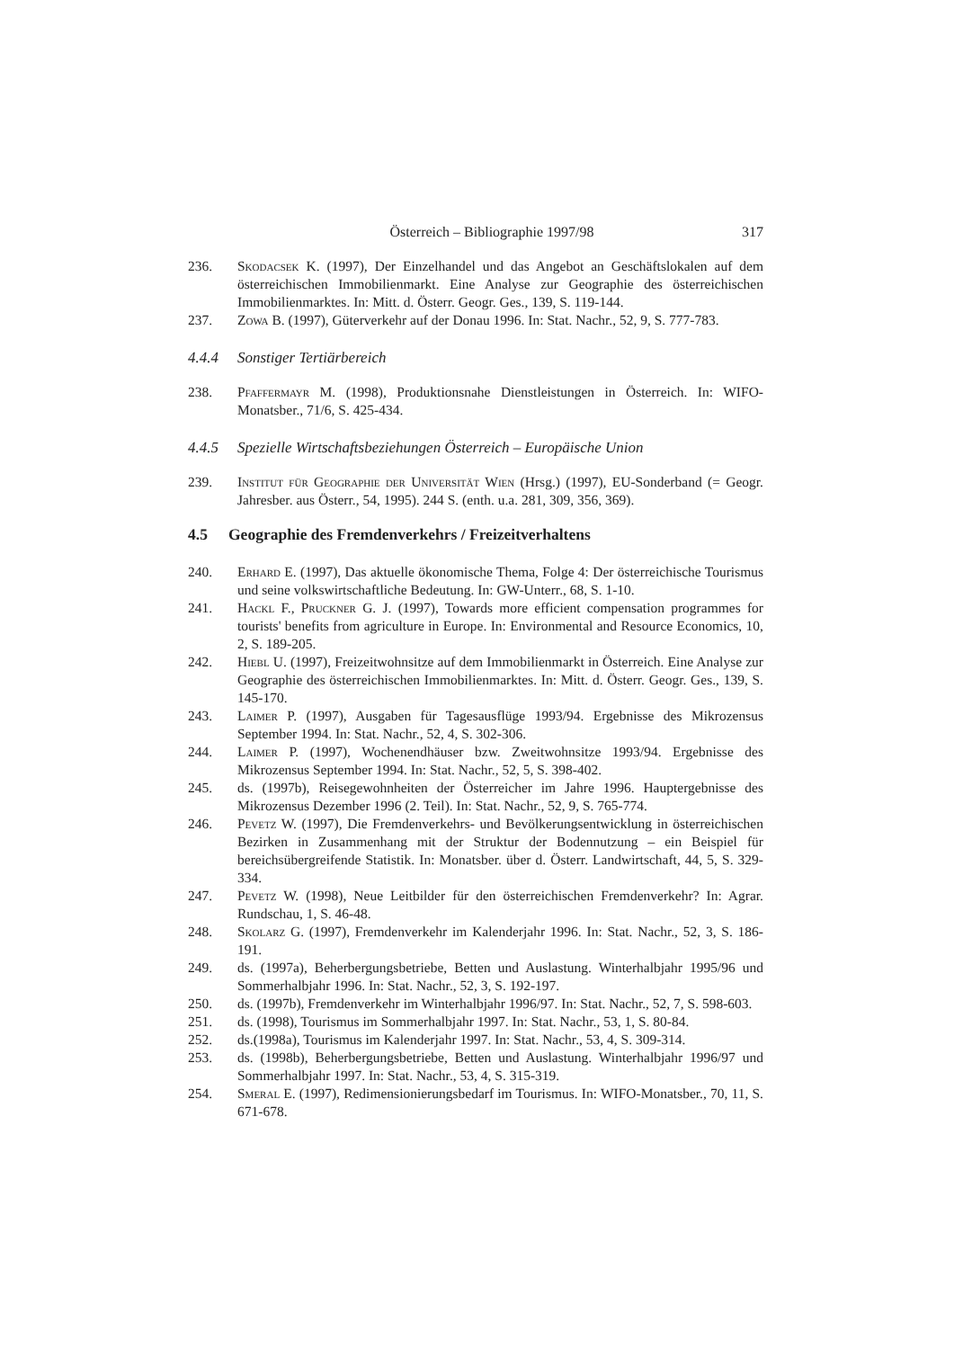Österreich – Bibliographie 1997/98 317
236. Skodacsek K. (1997), Der Einzelhandel und das Angebot an Geschäftslokalen auf dem österreichischen Immobilienmarkt. Eine Analyse zur Geographie des österreichischen Immobilienmarktes. In: Mitt. d. Österr. Geogr. Ges., 139, S. 119-144.
237. Zowa B. (1997), Güterverkehr auf der Donau 1996. In: Stat. Nachr., 52, 9, S. 777-783.
4.4.4 Sonstiger Tertiärbereich
238. Pfaffermayr M. (1998), Produktionsnahe Dienstleistungen in Österreich. In: WIFO-Monatsber., 71/6, S. 425-434.
4.4.5 Spezielle Wirtschaftsbeziehungen Österreich – Europäische Union
239. Institut für Geographie der Universität Wien (Hrsg.) (1997), EU-Sonderband (= Geogr. Jahresber. aus Österr., 54, 1995). 244 S. (enth. u.a. 281, 309, 356, 369).
4.5 Geographie des Fremdenverkehrs / Freizeitverhaltens
240. Erhard E. (1997), Das aktuelle ökonomische Thema, Folge 4: Der österreichische Tourismus und seine volkswirtschaftliche Bedeutung. In: GW-Unterr., 68, S. 1-10.
241. Hackl F., Pruckner G. J. (1997), Towards more efficient compensation programmes for tourists' benefits from agriculture in Europe. In: Environmental and Resource Economics, 10, 2, S. 189-205.
242. Hiebl U. (1997), Freizeitwohnsitze auf dem Immobilienmarkt in Österreich. Eine Analyse zur Geographie des österreichischen Immobilienmarktes. In: Mitt. d. Österr. Geogr. Ges., 139, S. 145-170.
243. Laimer P. (1997), Ausgaben für Tagesausflüge 1993/94. Ergebnisse des Mikrozensus September 1994. In: Stat. Nachr., 52, 4, S. 302-306.
244. Laimer P. (1997), Wochenendhäuser bzw. Zweitwohnsitze 1993/94. Ergebnisse des Mikrozensus September 1994. In: Stat. Nachr., 52, 5, S. 398-402.
245. ds. (1997b), Reisegewohnheiten der Österreicher im Jahre 1996. Hauptergebnisse des Mikrozensus Dezember 1996 (2. Teil). In: Stat. Nachr., 52, 9, S. 765-774.
246. Pevetz W. (1997), Die Fremdenverkehrs- und Bevölkerungsentwicklung in österreichischen Bezirken in Zusammenhang mit der Struktur der Bodennutzung – ein Beispiel für bereichsübergreifende Statistik. In: Monatsber. über d. Österr. Landwirtschaft, 44, 5, S. 329-334.
247. Pevetz W. (1998), Neue Leitbilder für den österreichischen Fremdenverkehr? In: Agrar. Rundschau, 1, S. 46-48.
248. Skolarz G. (1997), Fremdenverkehr im Kalenderjahr 1996. In: Stat. Nachr., 52, 3, S. 186-191.
249. ds. (1997a), Beherbergungsbetriebe, Betten und Auslastung. Winterhalbjahr 1995/96 und Sommerhalbjahr 1996. In: Stat. Nachr., 52, 3, S. 192-197.
250. ds. (1997b), Fremdenverkehr im Winterhalbjahr 1996/97. In: Stat. Nachr., 52, 7, S. 598-603.
251. ds. (1998), Tourismus im Sommerhalbjahr 1997. In: Stat. Nachr., 53, 1, S. 80-84.
252. ds.(1998a), Tourismus im Kalenderjahr 1997. In: Stat. Nachr., 53, 4, S. 309-314.
253. ds. (1998b), Beherbergungsbetriebe, Betten und Auslastung. Winterhalbjahr 1996/97 und Sommerhalbjahr 1997. In: Stat. Nachr., 53, 4, S. 315-319.
254. Smeral E. (1997), Redimensionierungsbedarf im Tourismus. In: WIFO-Monatsber., 70, 11, S. 671-678.